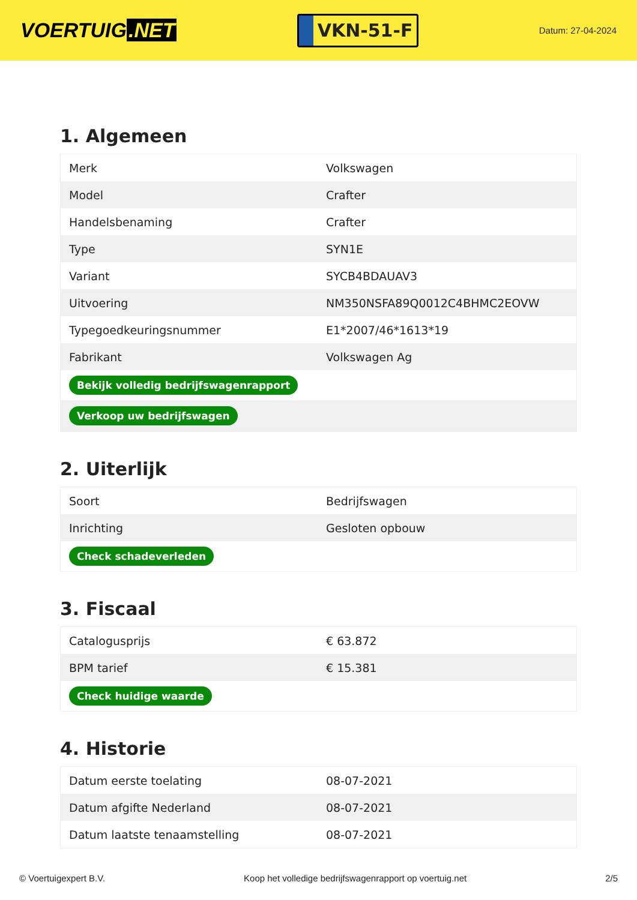VOERTUIG.NET
VKN-51-F
Datum: 27-04-2024
1. Algemeen
| Merk | Volkswagen |
| Model | Crafter |
| Handelsbenaming | Crafter |
| Type | SYN1E |
| Variant | SYCB4BDAUAV3 |
| Uitvoering | NM350NSFA89Q0012C4BHMC2EOVW |
| Typegoedkeuringsnummer | E1*2007/46*1613*19 |
| Fabrikant | Volkswagen Ag |
| Bekijk volledig bedrijfswagenrapport | |
| Verkoop uw bedrijfswagen | |
2. Uiterlijk
| Soort | Bedrijfswagen |
| Inrichting | Gesloten opbouw |
| Check schadeverleden | |
3. Fiscaal
| Catalogusprijs | € 63.872 |
| BPM tarief | € 15.381 |
| Check huidige waarde | |
4. Historie
| Datum eerste toelating | 08-07-2021 |
| Datum afgifte Nederland | 08-07-2021 |
| Datum laatste tenaamstelling | 08-07-2021 |
© Voertuigexpert B.V. Koop het volledige bedrijfswagenrapport op voertuig.net 2/5